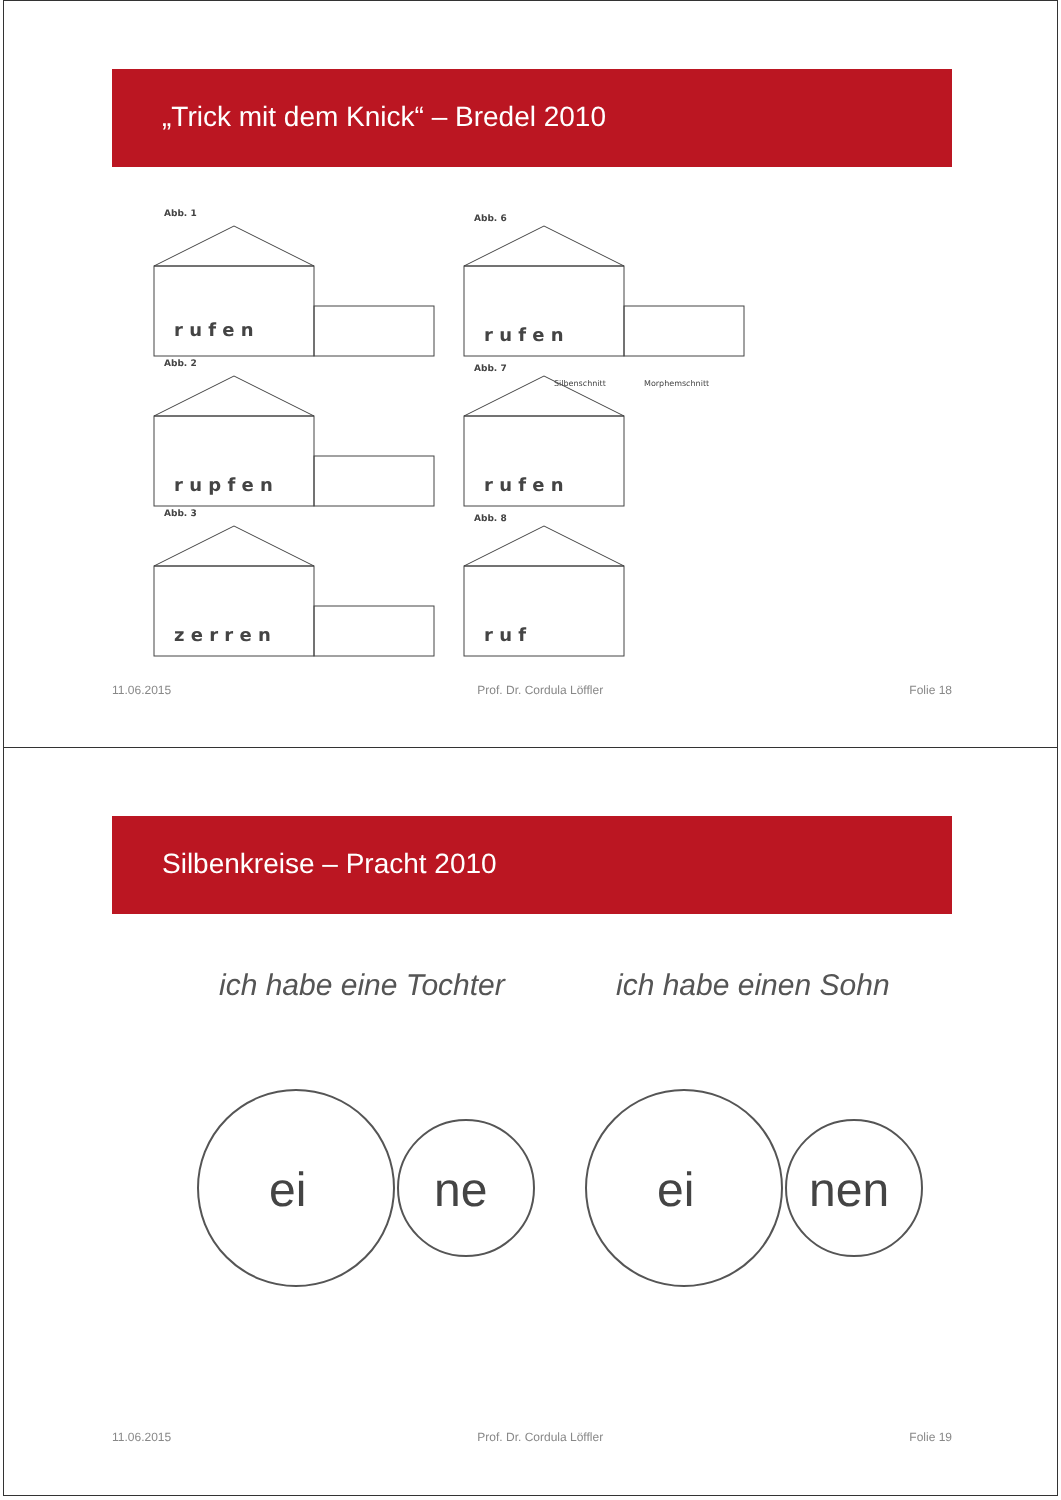„Trick mit dem Knick“ – Bredel 2010
Abb. 1
r u f e n
Abb. 2
r u p f e n
Abb. 3
z e r r e n
Abb. 6
r u f e n
Silbenschnitt
Morphemschnitt
Abb. 7
r u f e n
Abb. 8
r u f
11.06.2015 Prof. Dr. Cordula Löffler Folie 18
Silbenkreise – Pracht 2010
ich habe eine Tochter ich habe einen Sohn
ei
ne
ei
nen
11.06.2015 Prof. Dr. Cordula Löffler Folie 19